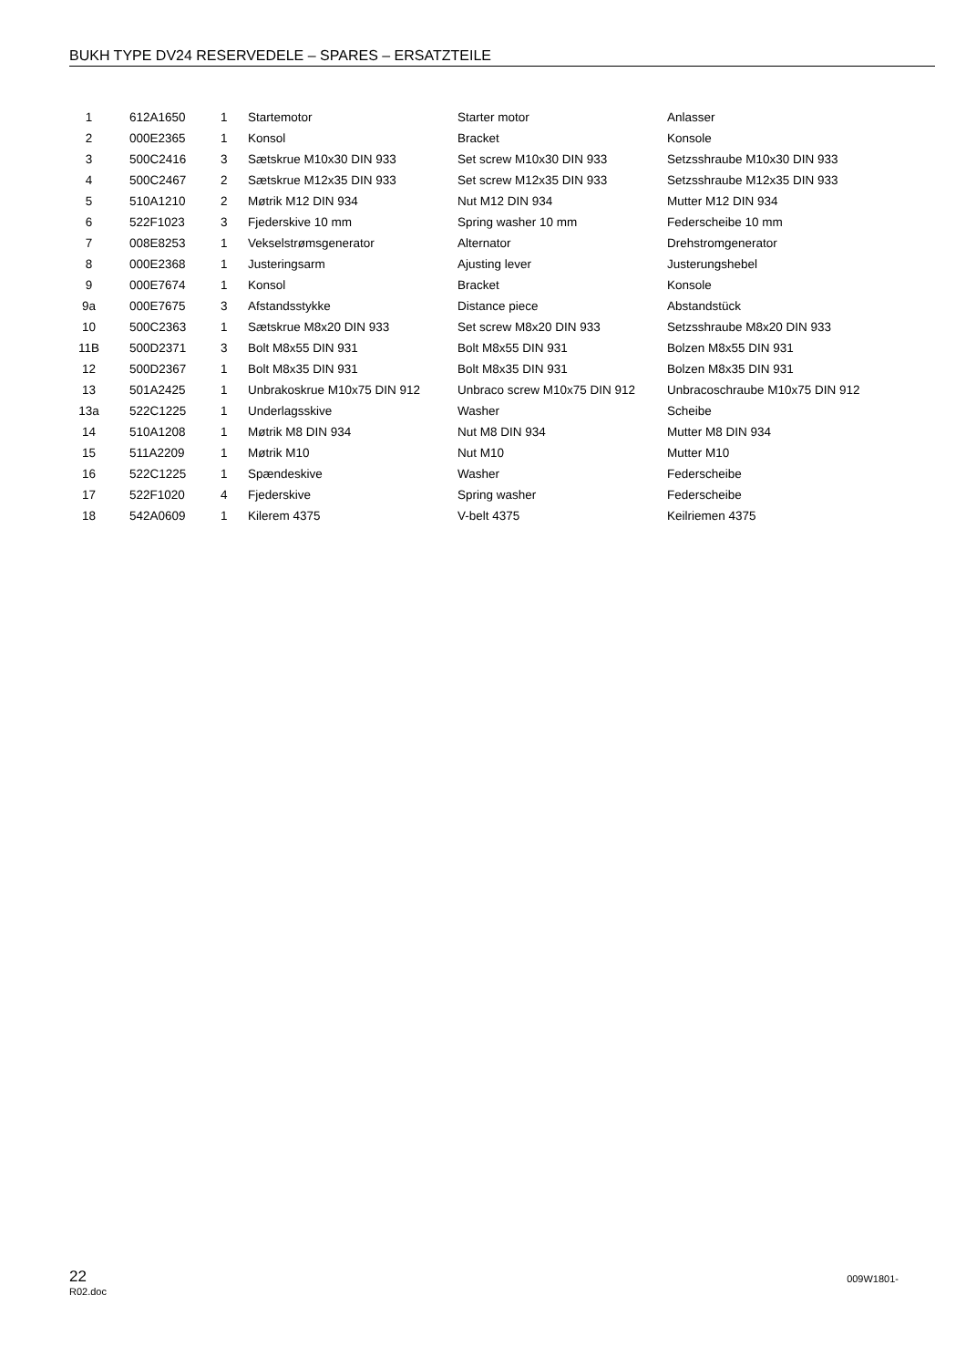BUKH TYPE DV24 RESERVEDELE – SPARES – ERSATZTEILE
| 1 | 612A1650 | 1 | Startemotor | Starter motor | Anlasser |
| 2 | 000E2365 | 1 | Konsol | Bracket | Konsole |
| 3 | 500C2416 | 3 | Sætskrue M10x30 DIN 933 | Set screw M10x30 DIN 933 | Setzsshraube M10x30 DIN 933 |
| 4 | 500C2467 | 2 | Sætskrue M12x35 DIN 933 | Set screw M12x35 DIN 933 | Setzsshraube M12x35 DIN 933 |
| 5 | 510A1210 | 2 | Møtrik M12 DIN 934 | Nut M12 DIN 934 | Mutter M12 DIN 934 |
| 6 | 522F1023 | 3 | Fjederskive 10 mm | Spring washer 10 mm | Federscheibe 10 mm |
| 7 | 008E8253 | 1 | Vekselstrømsgenerator | Alternator | Drehstromgenerator |
| 8 | 000E2368 | 1 | Justeringsarm | Ajusting lever | Justerungshebel |
| 9 | 000E7674 | 1 | Konsol | Bracket | Konsole |
| 9a | 000E7675 | 3 | Afstandsstykke | Distance piece | Abstandstück |
| 10 | 500C2363 | 1 | Sætskrue M8x20 DIN 933 | Set screw M8x20 DIN 933 | Setzsshraube M8x20 DIN 933 |
| 11B | 500D2371 | 3 | Bolt M8x55 DIN 931 | Bolt M8x55 DIN 931 | Bolzen M8x55 DIN 931 |
| 12 | 500D2367 | 1 | Bolt M8x35 DIN 931 | Bolt M8x35 DIN 931 | Bolzen M8x35 DIN 931 |
| 13 | 501A2425 | 1 | Unbrakoskrue M10x75 DIN 912 | Unbraco screw M10x75 DIN 912 | Unbracoschraube M10x75 DIN 912 |
| 13a | 522C1225 | 1 | Underlagsskive | Washer | Scheibe |
| 14 | 510A1208 | 1 | Møtrik M8 DIN 934 | Nut M8 DIN 934 | Mutter M8 DIN 934 |
| 15 | 511A2209 | 1 | Møtrik M10 | Nut M10 | Mutter M10 |
| 16 | 522C1225 | 1 | Spændeskive | Washer | Federscheibe |
| 17 | 522F1020 | 4 | Fjederskive | Spring washer | Federscheibe |
| 18 | 542A0609 | 1 | Kilerem 4375 | V-belt 4375 | Keilriemen 4375 |
22
R02.doc
009W1801-